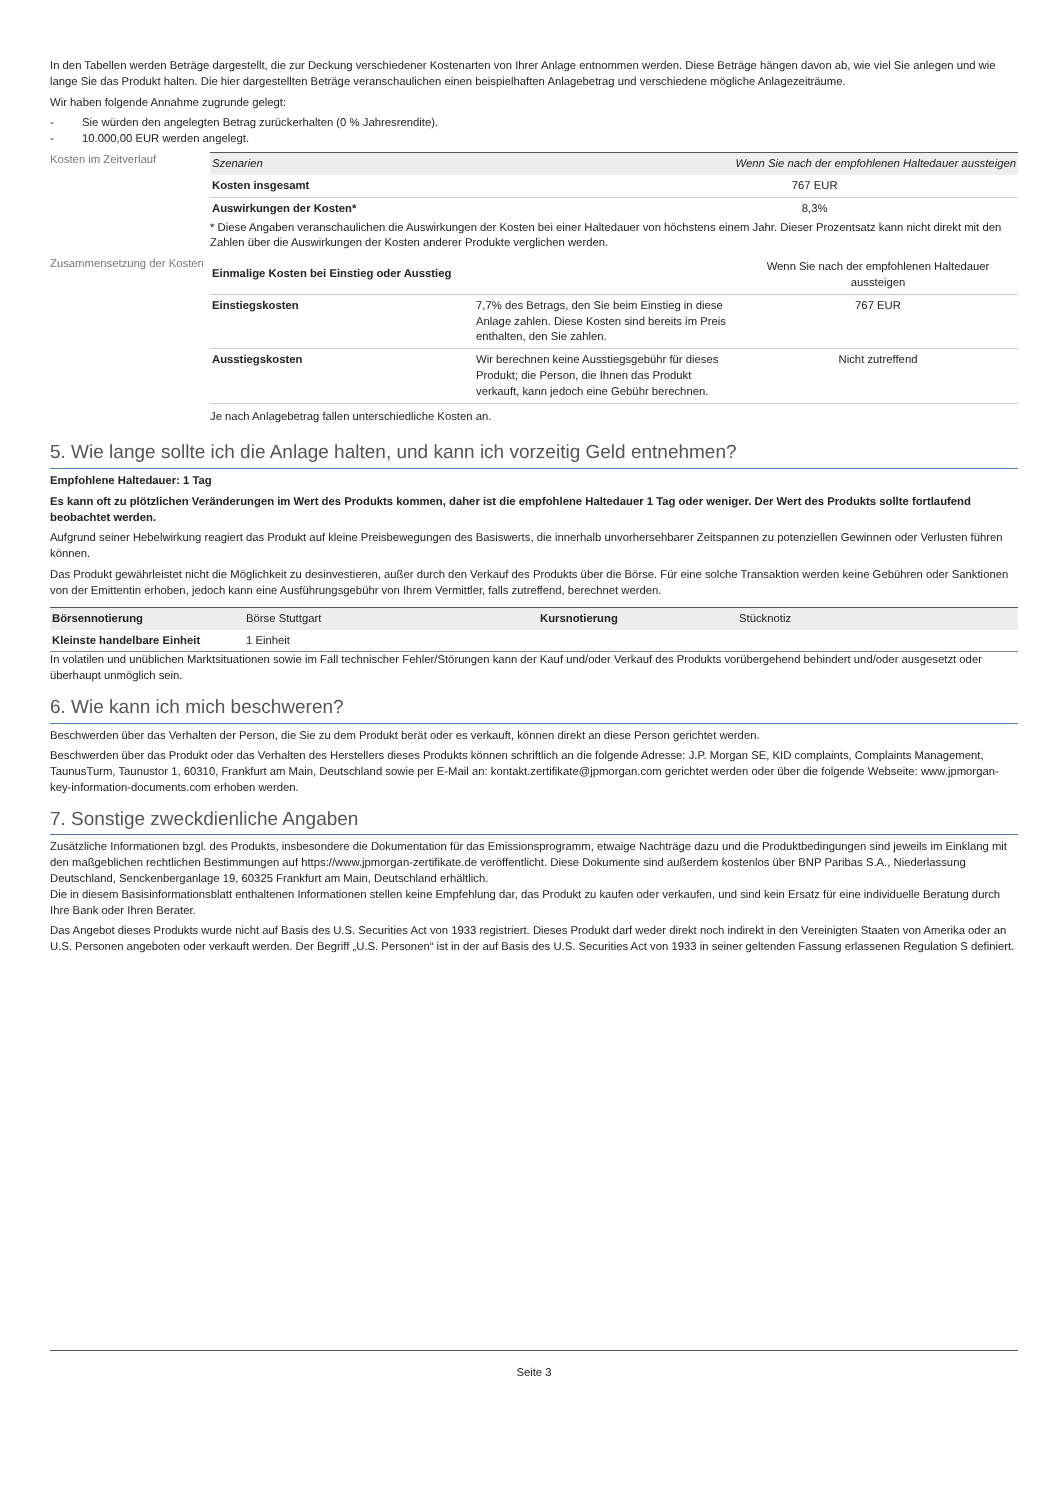In den Tabellen werden Beträge dargestellt, die zur Deckung verschiedener Kostenarten von Ihrer Anlage entnommen werden. Diese Beträge hängen davon ab, wie viel Sie anlegen und wie lange Sie das Produkt halten. Die hier dargestellten Beträge veranschaulichen einen beispielhaften Anlagebetrag und verschiedene mögliche Anlagezeiträume.
Wir haben folgende Annahme zugrunde gelegt:
- Sie würden den angelegten Betrag zurückerhalten (0 % Jahresrendite).
- 10.000,00 EUR werden angelegt.
Kosten im Zeitverlauf
| Szenarien | Wenn Sie nach der empfohlenen Haltedauer aussteigen |
| Kosten insgesamt | 767 EUR |
| Auswirkungen der Kosten* | 8,3% |
* Diese Angaben veranschaulichen die Auswirkungen der Kosten bei einer Haltedauer von höchstens einem Jahr. Dieser Prozentsatz kann nicht direkt mit den Zahlen über die Auswirkungen der Kosten anderer Produkte verglichen werden.
Zusammensetzung der Kosten
| Einmalige Kosten bei Einstieg oder Ausstieg | | Wenn Sie nach der empfohlenen Haltedauer aussteigen |
| Einstiegskosten | 7,7% des Betrags, den Sie beim Einstieg in diese Anlage zahlen. Diese Kosten sind bereits im Preis enthalten, den Sie zahlen. | 767 EUR |
| Ausstiegskosten | Wir berechnen keine Ausstiegsgebühr für dieses Produkt; die Person, die Ihnen das Produkt verkauft, kann jedoch eine Gebühr berechnen. | Nicht zutreffend |
Je nach Anlagebetrag fallen unterschiedliche Kosten an.
5. Wie lange sollte ich die Anlage halten, und kann ich vorzeitig Geld entnehmen?
Empfohlene Haltedauer: 1 Tag
Es kann oft zu plötzlichen Veränderungen im Wert des Produkts kommen, daher ist die empfohlene Haltedauer 1 Tag oder weniger. Der Wert des Produkts sollte fortlaufend beobachtet werden.
Aufgrund seiner Hebelwirkung reagiert das Produkt auf kleine Preisbewegungen des Basiswerts, die innerhalb unvorhersehbarer Zeitspannen zu potenziellen Gewinnen oder Verlusten führen können.
Das Produkt gewährleistet nicht die Möglichkeit zu desinvestieren, außer durch den Verkauf des Produkts über die Börse. Für eine solche Transaktion werden keine Gebühren oder Sanktionen von der Emittentin erhoben, jedoch kann eine Ausführungsgebühr von Ihrem Vermittler, falls zutreffend, berechnet werden.
| Börsennotierung | Börse Stuttgart | Kursnotierung | Stücknotiz |
| Kleinste handelbare Einheit | 1 Einheit | | |
In volatilen und unüblichen Marktsituationen sowie im Fall technischer Fehler/Störungen kann der Kauf und/oder Verkauf des Produkts vorübergehend behindert und/oder ausgesetzt oder überhaupt unmöglich sein.
6. Wie kann ich mich beschweren?
Beschwerden über das Verhalten der Person, die Sie zu dem Produkt berät oder es verkauft, können direkt an diese Person gerichtet werden.
Beschwerden über das Produkt oder das Verhalten des Herstellers dieses Produkts können schriftlich an die folgende Adresse: J.P. Morgan SE, KID complaints, Complaints Management, TaunusTurm, Taunustor 1, 60310, Frankfurt am Main, Deutschland sowie per E-Mail an: kontakt.zertifikate@jpmorgan.com gerichtet werden oder über die folgende Webseite: www.jpmorgan-key-information-documents.com erhoben werden.
7. Sonstige zweckdienliche Angaben
Zusätzliche Informationen bzgl. des Produkts, insbesondere die Dokumentation für das Emissionsprogramm, etwaige Nachträge dazu und die Produktbedingungen sind jeweils im Einklang mit den maßgeblichen rechtlichen Bestimmungen auf https://www.jpmorgan-zertifikate.de veröffentlicht. Diese Dokumente sind außerdem kostenlos über BNP Paribas S.A., Niederlassung Deutschland, Senckenberganlage 19, 60325 Frankfurt am Main, Deutschland erhältlich.
Die in diesem Basisinformationsblatt enthaltenen Informationen stellen keine Empfehlung dar, das Produkt zu kaufen oder verkaufen, und sind kein Ersatz für eine individuelle Beratung durch Ihre Bank oder Ihren Berater.
Das Angebot dieses Produkts wurde nicht auf Basis des U.S. Securities Act von 1933 registriert. Dieses Produkt darf weder direkt noch indirekt in den Vereinigten Staaten von Amerika oder an U.S. Personen angeboten oder verkauft werden. Der Begriff „U.S. Personen“ ist in der auf Basis des U.S. Securities Act von 1933 in seiner geltenden Fassung erlassenen Regulation S definiert.
Seite 3